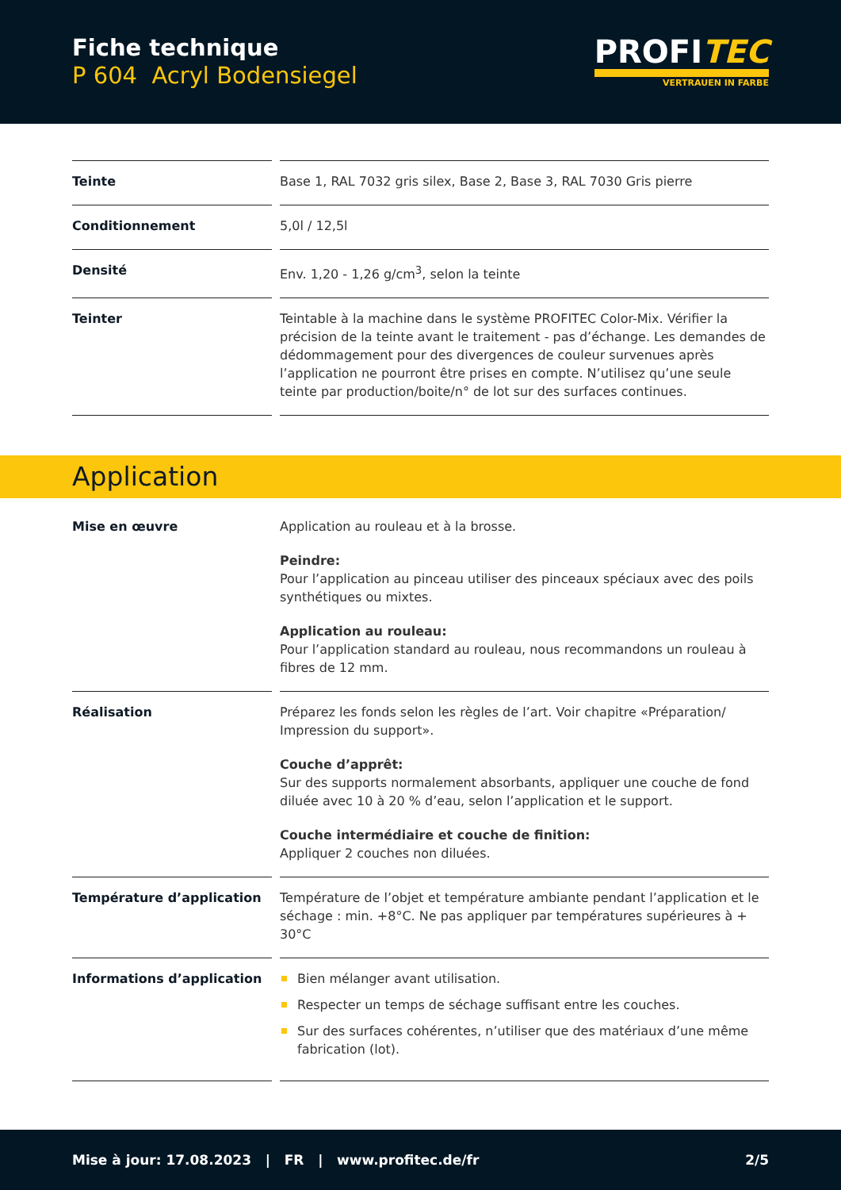Fiche technique
P 604 Acryl Bodensiegel
PROFITEC
VERTRAUEN IN FARBE
| Teinte | Base 1, RAL 7032 gris silex, Base 2, Base 3, RAL 7030 Gris pierre |
| Conditionnement | 5,0l / 12,5l |
| Densité | Env. 1,20 - 1,26 g/cm<sup>3</sup>, selon la teinte |
| Teinter | Teintable à la machine dans le système PROFITEC Color-Mix. Vérifier la précision de la teinte avant le traitement - pas d’échange. Les demandes de dédommagement pour des divergences de couleur survenues après l’application ne pourront être prises en compte. N’utilisez qu’une seule teinte par production/boite/n° de lot sur des surfaces continues. |
Application
| Mise en œuvre | Application au rouleau et à la brosse. Peindre: Pour l’application au pinceau utiliser des pinceaux spéciaux avec des poils synthétiques ou mixtes. Application au rouleau: Pour l’application standard au rouleau, nous recommandons un rouleau à fibres de 12 mm. |
| Réalisation | Préparez les fonds selon les règles de l’art. Voir chapitre «Préparation/ Impression du support». Couche d’apprêt: Sur des supports normalement absorbants, appliquer une couche de fond diluée avec 10 à 20 % d’eau, selon l’application et le support. Couche intermédiaire et couche de finition: Appliquer 2 couches non diluées. |
| Température d’application | Température de l’objet et température ambiante pendant l’application et le séchage : min. +8°C. Ne pas appliquer par températures supérieures à + 30°C |
| Informations d’application | Bien mélanger avant utilisation. Respecter un temps de séchage suffisant entre les couches. Sur des surfaces cohérentes, n’utiliser que des matériaux d’une même fabrication (lot). |
Mise à jour: 17.08.2023 | FR | www.profitec.de/fr 2/5